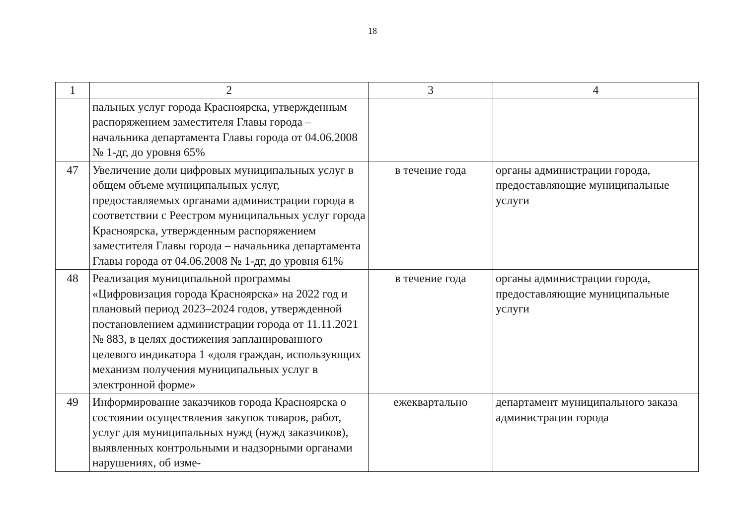18
| 1 | 2 | 3 | 4 |
| --- | --- | --- | --- |
| | пальных услуг города Красноярска, утвержденным распоряжением заместителя Главы города – начальника департамента Главы города от 04.06.2008 № 1-дг, до уровня 65% | | |
| 47 | Увеличение доли цифровых муниципальных услуг в общем объеме муниципальных услуг, предоставляемых органами администрации города в соответствии с Реестром муниципальных услуг города Красноярска, утвержденным распоряжением заместителя Главы города – начальника департамента Главы города от 04.06.2008 № 1-дг, до уровня 61% | в течение года | органы администрации города, предоставляющие муниципальные услуги |
| 48 | Реализация муниципальной программы «Цифровизация города Красноярска» на 2022 год и плановый период 2023–2024 годов, утвержденной постановлением администрации города от 11.11.2021 № 883, в целях достижения запланированного целевого индикатора 1 «доля граждан, использующих механизм получения муниципальных услуг в электронной форме» | в течение года | органы администрации города, предоставляющие муниципальные услуги |
| 49 | Информирование заказчиков города Красноярска о состоянии осуществления закупок товаров, работ, услуг для муниципальных нужд (нужд заказчиков), выявленных контрольными и надзорными органами нарушениях, об изме- | ежеквартально | департамент муниципального заказа администрации города |